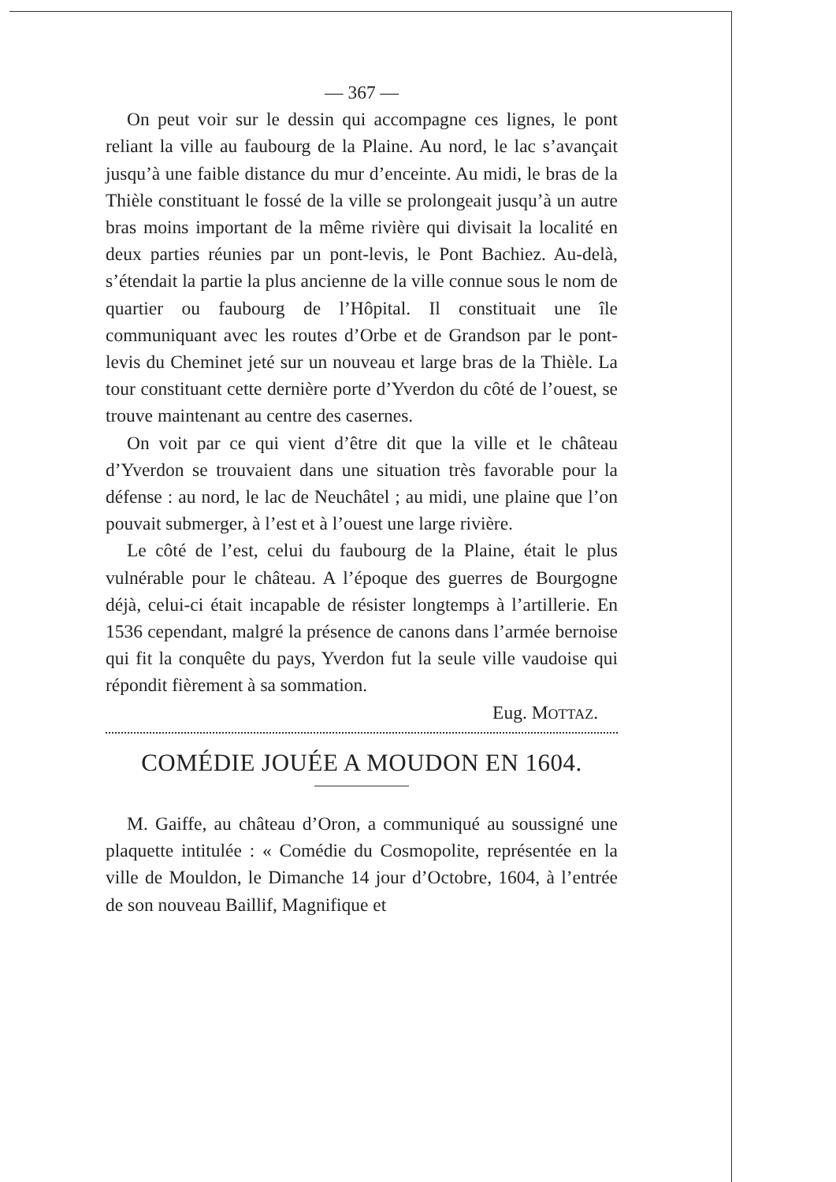— 367 —
On peut voir sur le dessin qui accompagne ces lignes, le pont reliant la ville au faubourg de la Plaine. Au nord, le lac s’avançait jusqu’à une faible distance du mur d’enceinte. Au midi, le bras de la Thièle constituant le fossé de la ville se prolongeait jusqu’à un autre bras moins important de la même rivière qui divisait la localité en deux parties réunies par un pont-levis, le Pont Bachiez. Au-delà, s’étendait la partie la plus ancienne de la ville connue sous le nom de quartier ou faubourg de l’Hôpital. Il constituait une île communiquant avec les routes d’Orbe et de Grandson par le pont-levis du Cheminet jeté sur un nouveau et large bras de la Thièle. La tour constituant cette dernière porte d’Yverdon du côté de l’ouest, se trouve maintenant au centre des casernes.
On voit par ce qui vient d’être dit que la ville et le château d’Yverdon se trouvaient dans une situation très favorable pour la défense : au nord, le lac de Neuchâtel ; au midi, une plaine que l’on pouvait submerger, à l’est et à l’ouest une large rivière.
Le côté de l’est, celui du faubourg de la Plaine, était le plus vulnérable pour le château. A l’époque des guerres de Bourgogne déjà, celui-ci était incapable de résister longtemps à l’artillerie. En 1536 cependant, malgré la présence de canons dans l’armée bernoise qui fit la conquête du pays, Yverdon fut la seule ville vaudoise qui répondit fièrement à sa sommation.
Eug. MOTTAZ.
COMÉDIE JOUÉE A MOUDON EN 1604.
M. Gaiffe, au château d’Oron, a communiqué au soussigné une plaquette intitulée : « Comédie du Cosmopolite, représentée en la ville de Mouldon, le Dimanche 14 jour d’Octobre, 1604, à l’entrée de son nouveau Baillif, Magnifique et